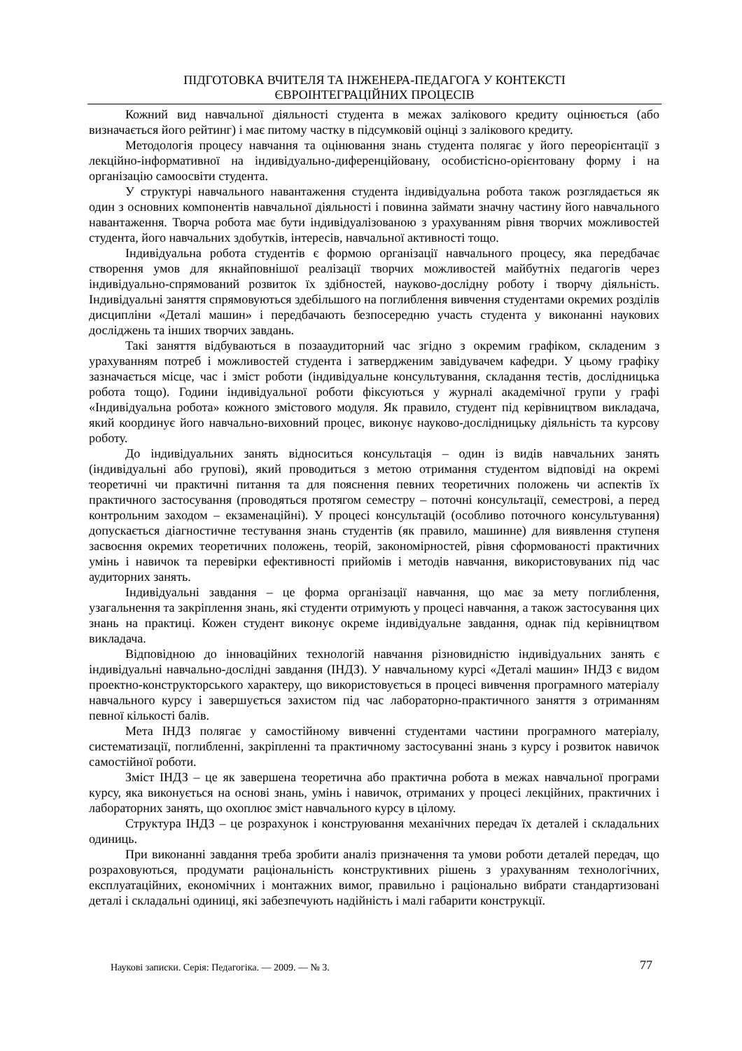ПІДГОТОВКА ВЧИТЕЛЯ ТА ІНЖЕНЕРА-ПЕДАГОГА У КОНТЕКСТІ
ЄВРОІНТЕГРАЦІЙНИХ ПРОЦЕСІВ
Кожний вид навчальної діяльності студента в межах залікового кредиту оцінюється (або визначається його рейтинг) і має питому частку в підсумковій оцінці з залікового кредиту.
Методологія процесу навчання та оцінювання знань студента полягає у його переорієнтації з лекційно-інформативної на індивідуально-диференційовану, особистісно-орієнтовану форму і на організацію самоосвіти студента.
У структурі навчального навантаження студента індивідуальна робота також розглядається як один з основних компонентів навчальної діяльності і повинна займати значну частину його навчального навантаження. Творча робота має бути індивідуалізованою з урахуванням рівня творчих можливостей студента, його навчальних здобутків, інтересів, навчальної активності тощо.
Індивідуальна робота студентів є формою організації навчального процесу, яка передбачає створення умов для якнайповнішої реалізації творчих можливостей майбутніх педагогів через індивідуально-спрямований розвиток їх здібностей, науково-дослідну роботу і творчу діяльність. Індивідуальні заняття спрямовуються здебільшого на поглиблення вивчення студентами окремих розділів дисципліни «Деталі машин» і передбачають безпосередню участь студента у виконанні наукових досліджень та інших творчих завдань.
Такі заняття відбуваються в позааудиторний час згідно з окремим графіком, складеним з урахуванням потреб і можливостей студента і затвердженим завідувачем кафедри. У цьому графіку зазначається місце, час і зміст роботи (індивідуальне консультування, складання тестів, дослідницька робота тощо). Години індивідуальної роботи фіксуються у журналі академічної групи у графі «Індивідуальна робота» кожного змістового модуля. Як правило, студент під керівництвом викладача, який координує його навчально-виховний процес, виконує науково-дослідницьку діяльність та курсову роботу.
До індивідуальних занять відноситься консультація – один із видів навчальних занять (індивідуальні або групові), який проводиться з метою отримання студентом відповіді на окремі теоретичні чи практичні питання та для пояснення певних теоретичних положень чи аспектів їх практичного застосування (проводяться протягом семестру – поточні консультації, семестрові, а перед контрольним заходом – екзаменаційні). У процесі консультацій (особливо поточного консультування) допускається діагностичне тестування знань студентів (як правило, машинне) для виявлення ступеня засвоєння окремих теоретичних положень, теорій, закономірностей, рівня сформованості практичних умінь і навичок та перевірки ефективності прийомів і методів навчання, використовуваних під час аудиторних занять.
Індивідуальні завдання – це форма організації навчання, що має за мету поглиблення, узагальнення та закріплення знань, які студенти отримують у процесі навчання, а також застосування цих знань на практиці. Кожен студент виконує окреме індивідуальне завдання, однак під керівництвом викладача.
Відповідною до інноваційних технологій навчання різновидністю індивідуальних занять є індивідуальні навчально-дослідні завдання (ІНДЗ). У навчальному курсі «Деталі машин» ІНДЗ є видом проектно-конструкторського характеру, що використовується в процесі вивчення програмного матеріалу навчального курсу і завершується захистом під час лабораторно-практичного заняття з отриманням певної кількості балів.
Мета ІНДЗ полягає у самостійному вивченні студентами частини програмного матеріалу, систематизації, поглибленні, закріпленні та практичному застосуванні знань з курсу і розвиток навичок самостійної роботи.
Зміст ІНДЗ – це як завершена теоретична або практична робота в межах навчальної програми курсу, яка виконується на основі знань, умінь і навичок, отриманих у процесі лекційних, практичних і лабораторних занять, що охоплює зміст навчального курсу в цілому.
Структура ІНДЗ – це розрахунок і конструювання механічних передач їх деталей і складальних одиниць.
При виконанні завдання треба зробити аналіз призначення та умови роботи деталей передач, що розраховуються, продумати раціональність конструктивних рішень з урахуванням технологічних, експлуатаційних, економічних і монтажних вимог, правильно і раціонально вибрати стандартизовані деталі і складальні одиниці, які забезпечують надійність і малі габарити конструкції.
Наукові записки. Серія: Педагогіка. — 2009. — № 3.
77